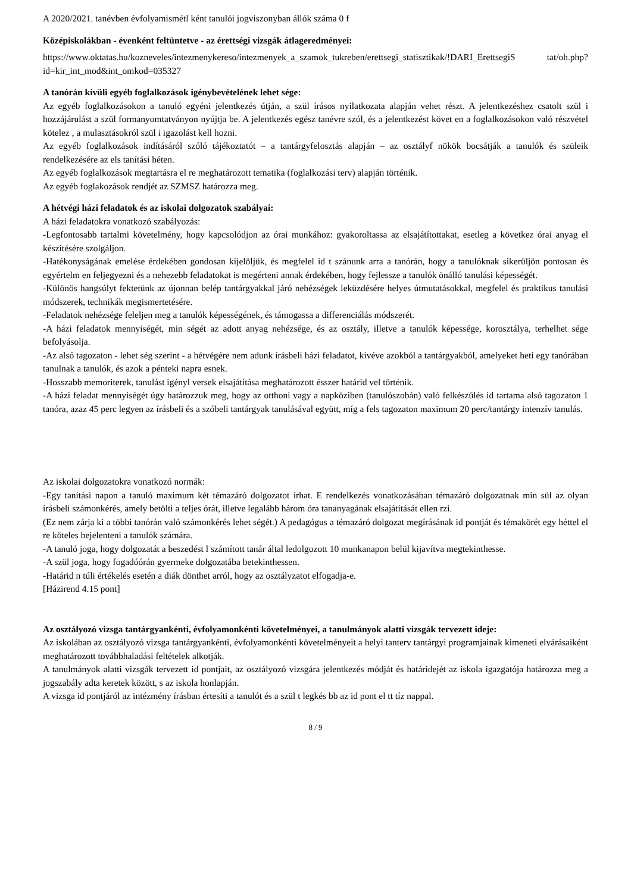A 2020/2021. tanévben évfolyamismétl ként tanulói jogviszonyban állók száma 0 f
Középiskolákban - évenként feltüntetve - az érettségi vizsgák átlageredményei:
https://www.oktatas.hu/kozneveles/intezmenykereso/intezmenyek_a_szamok_tukreben/erettsegi_statisztikak/!DARI_ErettsegiS tat/oh.php?id=kir_int_mod&int_omkod=035327
A tanórán kívüli egyéb foglalkozások igénybevételének lehet sége:
Az egyéb foglalkozásokon a tanuló egyéni jelentkezés útján, a szül írásos nyilatkozata alapján vehet részt. A jelentkezéshez csatolt szül i hozzájárulást a szül formanyomtatványon nyújtja be. A jelentkezés egész tanévre szól, és a jelentkezést követ en a foglalkozásokon való részvétel kötelez , a mulasztásokról szül i igazolást kell hozni.
Az egyéb foglalkozások indításáról szóló tájékoztatót – a tantárgyfelosztás alapján – az osztályf nökök bocsátják a tanulók és szüleik rendelkezésére az els tanítási héten.
Az egyéb foglalkozások megtartásra el re meghatározott tematika (foglalkozási terv) alapján történik.
Az egyéb foglakozások rendjét az SZMSZ határozza meg.
A hétvégi házi feladatok és az iskolai dolgozatok szabályai:
A házi feladatokra vonatkozó szabályozás:
-Legfontosabb tartalmi követelmény, hogy kapcsolódjon az órai munkához: gyakoroltassa az elsajátítottakat, esetleg a következ órai anyag el készítésére szolgáljon.
-Hatékonyságának emelése érdekében gondosan kijelöljük, és megfelel id t szánunk arra a tanórán, hogy a tanulóknak sikerüljön pontosan és egyértelm en feljegyezni és a nehezebb feladatokat is megérteni annak érdekében, hogy fejlessze a tanulók önálló tanulási képességét.
-Különös hangsúlyt fektetünk az újonnan belép tantárgyakkal járó nehézségek leküzdésére helyes útmutatásokkal, megfelel és praktikus tanulási módszerek, technikák megismertetésére.
-Feladatok nehézsége feleljen meg a tanulók képességének, és támogassa a differenciálás módszerét.
-A házi feladatok mennyiségét, min ségét az adott anyag nehézsége, és az osztály, illetve a tanulók képessége, korosztálya, terhelhet sége befolyásolja.
-Az alsó tagozaton - lehet ség szerint - a hétvégére nem adunk írásbeli házi feladatot, kivéve azokból a tantárgyakból, amelyeket heti egy tanórában tanulnak a tanulók, és azok a pénteki napra esnek.
-Hosszabb memoriterek, tanulást igényl versek elsajátítása meghatározott ésszer határid vel történik.
-A házi feladat mennyiségét úgy határozzuk meg, hogy az otthoni vagy a napköziben (tanulószobán) való felkészülés id tartama alsó tagozaton 1 tanóra, azaz 45 perc legyen az írásbeli és a szóbeli tantárgyak tanulásával együtt, míg a fels tagozaton maximum 20 perc/tantárgy intenzív tanulás.
Az iskolai dolgozatokra vonatkozó normák:
-Egy tanítási napon a tanuló maximum két témazáró dolgozatot írhat. E rendelkezés vonatkozásában témazáró dolgozatnak min sül az olyan írásbeli számonkérés, amely betölti a teljes órát, illetve legalább három óra tananyagának elsajátítását ellen rzi.
(Ez nem zárja ki a többi tanórán való számonkérés lehet ségét.) A pedagógus a témazáró dolgozat megírásának id pontját és témakörét egy héttel el re köteles bejelenteni a tanulók számára.
-A tanuló joga, hogy dolgozatát a beszedést l számított tanár által ledolgozott 10 munkanapon belül kijavítva megtekinthesse.
-A szül joga, hogy fogadóórán gyermeke dolgozatába betekinthessen.
-Határid n túli értékelés esetén a diák dönthet arról, hogy az osztályzatot elfogadja-e.
[Házirend 4.15 pont]
Az osztályozó vizsga tantárgyankénti, évfolyamonkénti követelményei, a tanulmányok alatti vizsgák tervezett ideje:
Az iskolában az osztályozó vizsga tantárgyankénti, évfolyamonkénti követelményeit a helyi tanterv tantárgyi programjainak kimeneti elvárásaiként meghatározott továbbhaladási feltételek alkotják.
A tanulmányok alatti vizsgák tervezett id pontjait, az osztályozó vizsgára jelentkezés módját és határidejét az iskola igazgatója határozza meg a jogszabály adta keretek között, s az iskola honlapján.
A vizsga id pontjáról az intézmény írásban értesíti a tanulót és a szül t legkés bb az id pont el tt tíz nappal.
8 / 9